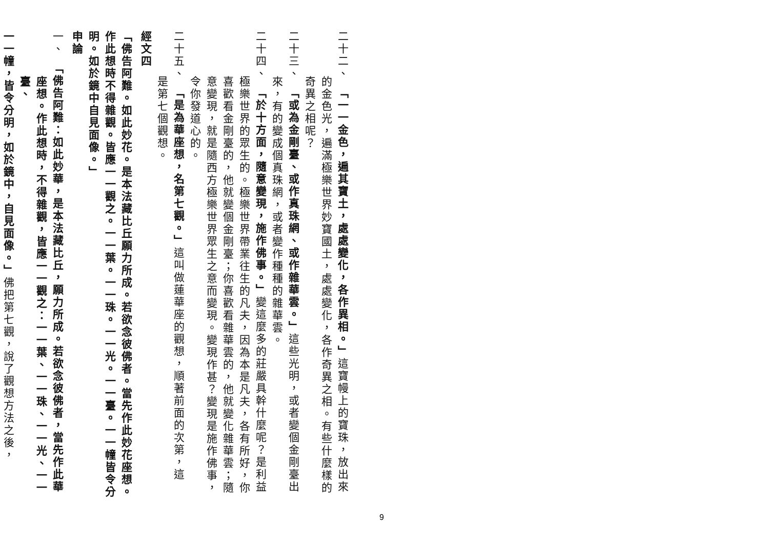二十二、　「一一金色，遍其寶土，處處變化，各作異相。」這寶幔上的寶珠，放出來
的金色光，遍滿極樂世界妙寶國土，處處變化，各作奇異之相。有些什麼樣的
奇異之相呢？
二十三、　「或為金剛臺、或作真珠網、或作雜華雲。」這些光明，或者變個金剛臺出
來，有的變成個真珠網，或者變作種種的雜華雲。
二十四、　「於十方面，隨意變現，施作佛事。」變這麼多的莊嚴具幹什麼呢？是利益
極樂世界的眾生的。極樂世界帶業往生的凡夫，因為本是凡夫，各有所好，你
喜歡看金剛臺的，他就變個金剛臺；你喜歡看雜華雲的，他就變化雜華雲；隨
意變現，就是隨西方極樂世界眾生之意而變現。變現作甚？變現是施作佛事，
令你發道心的。
二十五、　「是為華座想，名第七觀。」這叫做蓮華座的觀想，順著前面的次第，這
是第七個觀想。
經文四
「佛告阿難。如此妙花。是本法藏比丘願力所成。若欲念彼佛者。當先作此妙花座想。
作此想時不得雜觀。皆應一一觀之。一一葉。一一珠。一一光。一一臺。一一幢皆令分
明。如於鏡中自見面像。」
申論
一、　「佛告阿難：如此妙華，是本法藏比丘，願力所成。若欲念彼佛者，當先作此華
座想。作此想時，不得雜觀，皆應一一觀之：一一葉、一一珠、一一光、一一臺、
一一幢，皆令分明，如於鏡中，自見面像。」佛把第七觀，說了觀想方法之後，
9